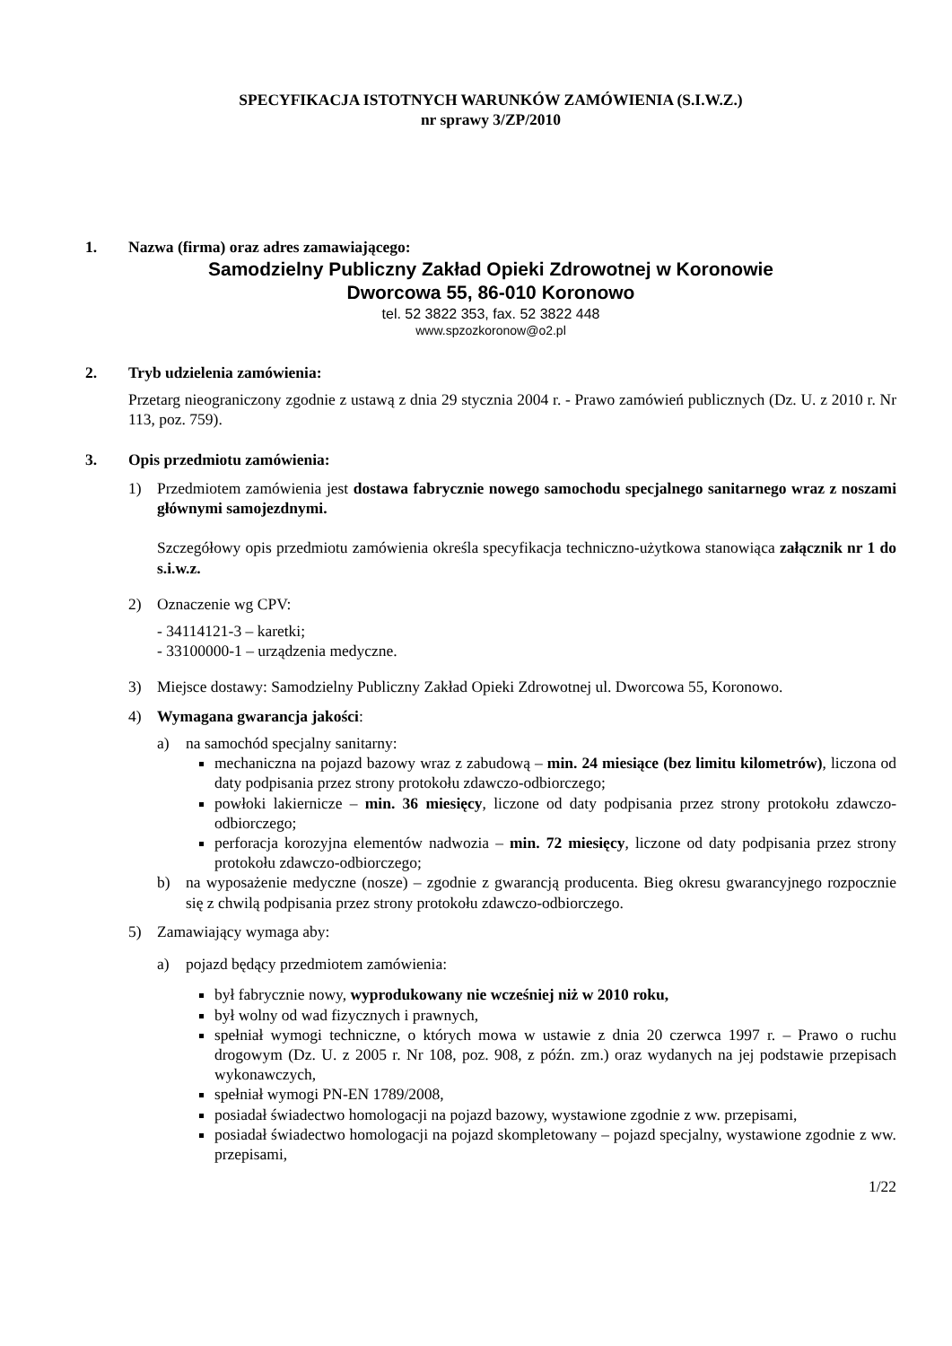SPECYFIKACJA ISTOTNYCH WARUNKÓW ZAMÓWIENIA (S.I.W.Z.)
nr sprawy 3/ZP/2010
1. Nazwa (firma) oraz adres zamawiającego:
Samodzielny Publiczny Zakład Opieki Zdrowotnej w Koronowie
Dworcowa 55, 86-010 Koronowo
tel. 52 3822 353, fax. 52 3822 448
www.spzozkoronow@o2.pl
2. Tryb udzielenia zamówienia:
Przetarg nieograniczony zgodnie z ustawą z dnia 29 stycznia 2004 r. - Prawo zamówień publicznych (Dz. U. z 2010 r. Nr 113, poz. 759).
3. Opis przedmiotu zamówienia:
1) Przedmiotem zamówienia jest dostawa fabrycznie nowego samochodu specjalnego sanitarnego wraz z noszami głównymi samojezdnymi.
Szczegółowy opis przedmiotu zamówienia określa specyfikacja techniczno-użytkowa stanowiąca załącznik nr 1 do s.i.w.z.
2) Oznaczenie wg CPV:
- 34114121-3 – karetki;
- 33100000-1 – urządzenia medyczne.
3) Miejsce dostawy: Samodzielny Publiczny Zakład Opieki Zdrowotnej ul. Dworcowa 55, Koronowo.
4) Wymagana gwarancja jakości:
a) na samochód specjalny sanitarny:
mechaniczna na pojazd bazowy wraz z zabudową – min. 24 miesiące (bez limitu kilometrów), liczona od daty podpisania przez strony protokołu zdawczo-odbiorczego;
powłoki lakiernicze – min. 36 miesięcy, liczone od daty podpisania przez strony protokołu zdawczo-odbiorczego;
perforacja korozyjna elementów nadwozia – min. 72 miesięcy, liczone od daty podpisania przez strony protokołu zdawczo-odbiorczego;
b) na wyposażenie medyczne (nosze) – zgodnie z gwarancją producenta. Bieg okresu gwarancyjnego rozpocznie się z chwilą podpisania przez strony protokołu zdawczo-odbiorczego.
5) Zamawiający wymaga aby:
a) pojazd będący przedmiotem zamówienia:
był fabrycznie nowy, wyprodukowany nie wcześniej niż w 2010 roku,
był wolny od wad fizycznych i prawnych,
spełniał wymogi techniczne, o których mowa w ustawie z dnia 20 czerwca 1997 r. – Prawo o ruchu drogowym (Dz. U. z 2005 r. Nr 108, poz. 908, z późn. zm.) oraz wydanych na jej podstawie przepisach wykonawczych,
spełniał wymogi PN-EN 1789/2008,
posiadał świadectwo homologacji na pojazd bazowy, wystawione zgodnie z ww. przepisami,
posiadał świadectwo homologacji na pojazd skompletowany – pojazd specjalny, wystawione zgodnie z ww. przepisami,
1/22